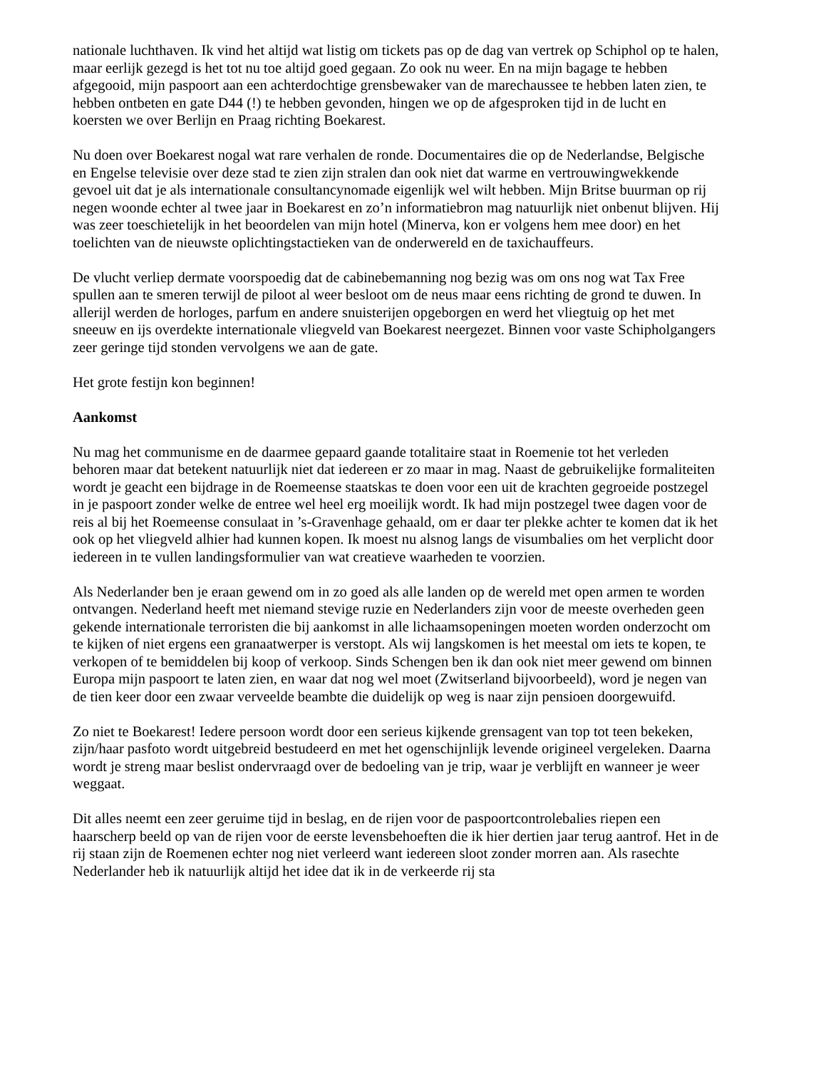nationale luchthaven. Ik vind het altijd wat listig om tickets pas op de dag van vertrek op Schiphol op te halen, maar eerlijk gezegd is het tot nu toe altijd goed gegaan. Zo ook nu weer. En na mijn bagage te hebben afgegooid, mijn paspoort aan een achterdochtige grensbewaker van de marechaussee te hebben laten zien, te hebben ontbeten en gate D44 (!) te hebben gevonden, hingen we op de afgesproken tijd in de lucht en koersten we over Berlijn en Praag richting Boekarest.
Nu doen over Boekarest nogal wat rare verhalen de ronde. Documentaires die op de Nederlandse, Belgische en Engelse televisie over deze stad te zien zijn stralen dan ook niet dat warme en vertrouwingwekkende gevoel uit dat je als internationale consultancynomade eigenlijk wel wilt hebben. Mijn Britse buurman op rij negen woonde echter al twee jaar in Boekarest en zo’n informatiebron mag natuurlijk niet onbenut blijven. Hij was zeer toeschietelijk in het beoordelen van mijn hotel (Minerva, kon er volgens hem mee door) en het toelichten van de nieuwste oplichtingstactieken van de onderwereld en de taxichauffeurs.
De vlucht verliep dermate voorspoedig dat de cabinebemanning nog bezig was om ons nog wat Tax Free spullen aan te smeren terwijl de piloot al weer besloot om de neus maar eens richting de grond te duwen. In allerijl werden de horloges, parfum en andere snuisterijen opgeborgen en werd het vliegtuig op het met sneeuw en ijs overdekte internationale vliegveld van Boekarest neergezet. Binnen voor vaste Schipholgangers zeer geringe tijd stonden vervolgens we aan de gate.
Het grote festijn kon beginnen!
Aankomst
Nu mag het communisme en de daarmee gepaard gaande totalitaire staat in Roemenie tot het verleden behoren maar dat betekent natuurlijk niet dat iedereen er zo maar in mag. Naast de gebruikelijke formaliteiten wordt je geacht een bijdrage in de Roemeense staatskas te doen voor een uit de krachten gegroeide postzegel in je paspoort zonder welke de entree wel heel erg moeilijk wordt. Ik had mijn postzegel twee dagen voor de reis al bij het Roemeense consulaat in ’s-Gravenhage gehaald, om er daar ter plekke achter te komen dat ik het ook op het vliegveld alhier had kunnen kopen. Ik moest nu alsnog langs de visumbalies om het verplicht door iedereen in te vullen landingsformulier van wat creatieve waarheden te voorzien.
Als Nederlander ben je eraan gewend om in zo goed als alle landen op de wereld met open armen te worden ontvangen. Nederland heeft met niemand stevige ruzie en Nederlanders zijn voor de meeste overheden geen gekende internationale terroristen die bij aankomst in alle lichaamsopeningen moeten worden onderzocht om te kijken of niet ergens een granaatwerper is verstopt. Als wij langskomen is het meestal om iets te kopen, te verkopen of te bemiddelen bij koop of verkoop. Sinds Schengen ben ik dan ook niet meer gewend om binnen Europa mijn paspoort te laten zien, en waar dat nog wel moet (Zwitserland bijvoorbeeld), word je negen van de tien keer door een zwaar verveelde beambte die duidelijk op weg is naar zijn pensioen doorgewuifd.
Zo niet te Boekarest! Iedere persoon wordt door een serieus kijkende grensagent van top tot teen bekeken, zijn/haar pasfoto wordt uitgebreid bestudeerd en met het ogenschijnlijk levende origineel vergeleken. Daarna wordt je streng maar beslist ondervraagd over de bedoeling van je trip, waar je verblijft en wanneer je weer weggaat.
Dit alles neemt een zeer geruime tijd in beslag, en de rijen voor de paspoortcontrolebalies riepen een haarscherp beeld op van de rijen voor de eerste levensbehoeften die ik hier dertien jaar terug aantrof. Het in de rij staan zijn de Roemenen echter nog niet verleerd want iedereen sloot zonder morren aan. Als rasechte Nederlander heb ik natuurlijk altijd het idee dat ik in de verkeerde rij sta